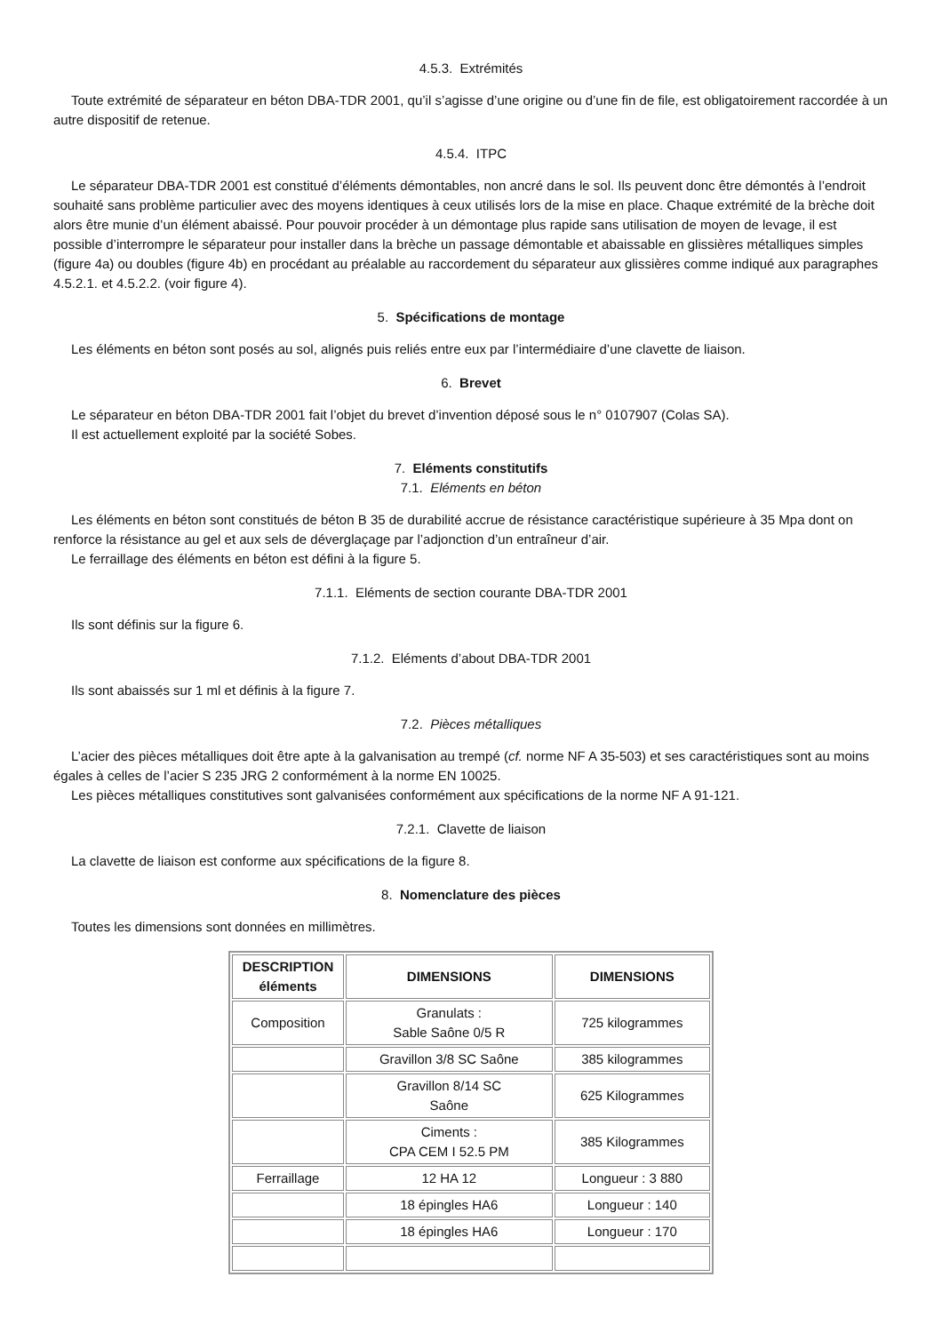4.5.3. Extrémités
Toute extrémité de séparateur en béton DBA-TDR 2001, qu’il s’agisse d’une origine ou d’une fin de file, est obligatoirement raccordée à un autre dispositif de retenue.
4.5.4. ITPC
Le séparateur DBA-TDR 2001 est constitué d’éléments démontables, non ancré dans le sol. Ils peuvent donc être démontés à l’endroit souhaité sans problème particulier avec des moyens identiques à ceux utilisés lors de la mise en place. Chaque extrémité de la brèche doit alors être munie d’un élément abaissé. Pour pouvoir procéder à un démontage plus rapide sans utilisation de moyen de levage, il est possible d’interrompre le séparateur pour installer dans la brèche un passage démontable et abaissable en glissières métalliques simples (figure 4a) ou doubles (figure 4b) en procédant au préalable au raccordement du séparateur aux glissières comme indiqué aux paragraphes 4.5.2.1. et 4.5.2.2. (voir figure 4).
5. Spécifications de montage
Les éléments en béton sont posés au sol, alignés puis reliés entre eux par l’intermédiaire d’une clavette de liaison.
6. Brevet
Le séparateur en béton DBA-TDR 2001 fait l’objet du brevet d’invention déposé sous le n° 0107907 (Colas SA).
Il est actuellement exploité par la société Sobes.
7. Eléments constitutifs
7.1. Eléments en béton
Les éléments en béton sont constitués de béton B 35 de durabilité accrue de résistance caractéristique supérieure à 35 Mpa dont on renforce la résistance au gel et aux sels de déverglaçage par l’adjonction d’un entraîneur d’air.
Le ferraillage des éléments en béton est défini à la figure 5.
7.1.1. Eléments de section courante DBA-TDR 2001
Ils sont définis sur la figure 6.
7.1.2. Eléments d’about DBA-TDR 2001
Ils sont abaissés sur 1 ml et définis à la figure 7.
7.2. Pièces métalliques
L’acier des pièces métalliques doit être apte à la galvanisation au trempé (cf. norme NF A 35-503) et ses caractéristiques sont au moins égales à celles de l’acier S 235 JRG 2 conformément à la norme EN 10025.
Les pièces métalliques constitutives sont galvanisées conformément aux spécifications de la norme NF A 91-121.
7.2.1. Clavette de liaison
La clavette de liaison est conforme aux spécifications de la figure 8.
8. Nomenclature des pièces
Toutes les dimensions sont données en millimètres.
| DESCRIPTION éléments | DIMENSIONS | DIMENSIONS |
| --- | --- | --- |
| Composition | Granulats : Sable Saône 0/5 R | 725 kilogrammes |
| | Gravillon 3/8 SC Saône | 385 kilogrammes |
| | Gravillon 8/14 SC Saône | 625 Kilogrammes |
| | Ciments : CPA CEM I 52.5 PM | 385 Kilogrammes |
| Ferraillage | 12 HA 12 | Longueur : 3 880 |
| | 18 épingles HA6 | Longueur : 140 |
| | 18 épingles HA6 | Longueur : 170 |